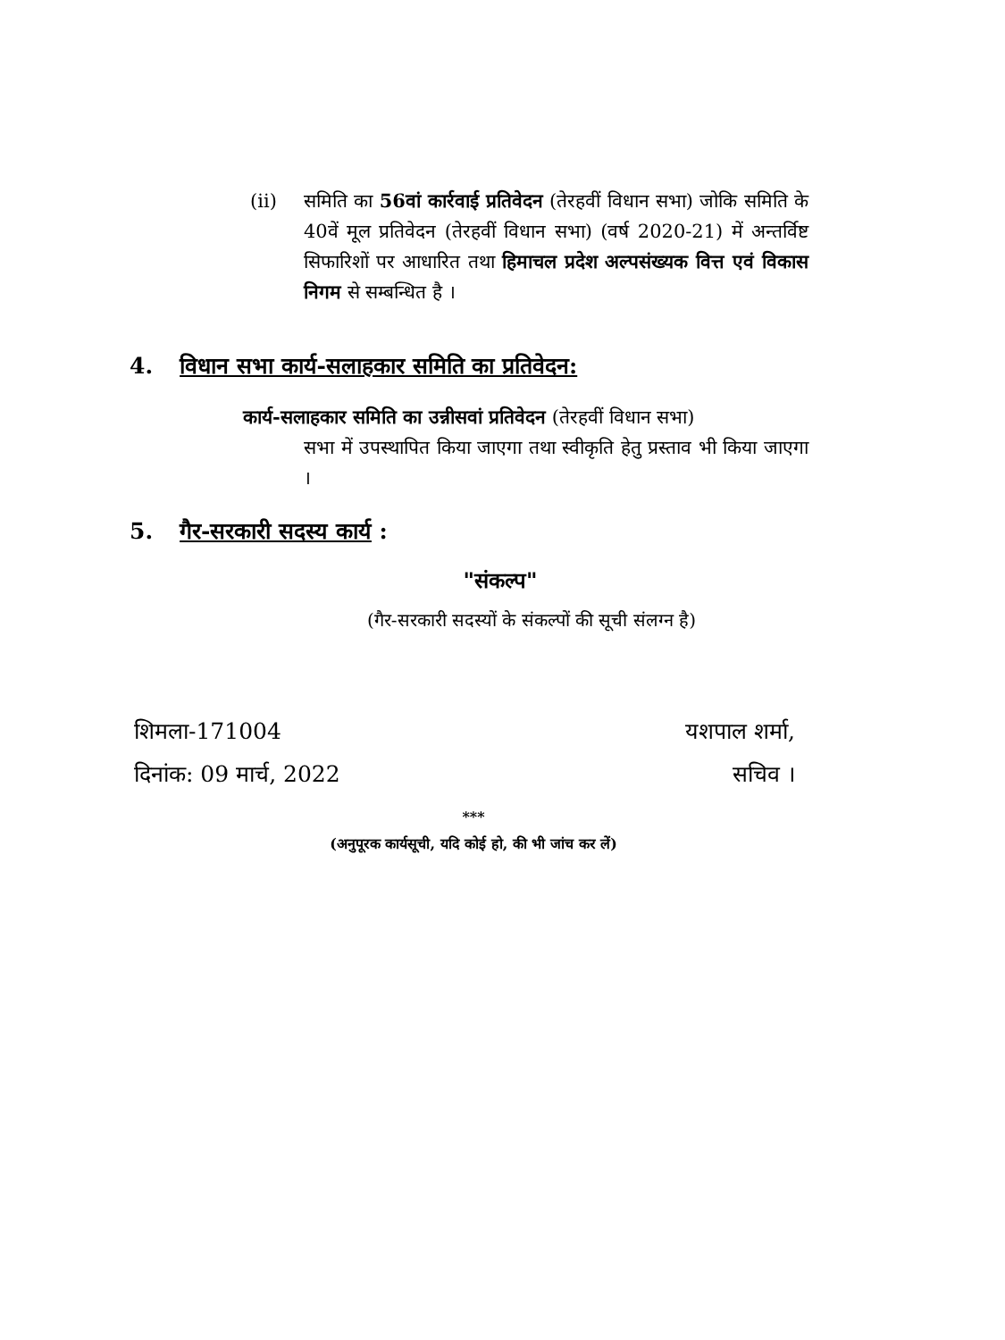(ii) समिति का 56वां कार्रवाई प्रतिवेदन (तेरहवीं विधान सभा) जोकि समिति के 40वें मूल प्रतिवेदन (तेरहवीं विधान सभा) (वर्ष 2020-21) में अन्तर्विष्ट सिफारिशों पर आधारित तथा हिमाचल प्रदेश अल्पसंख्यक वित्त एवं विकास निगम से सम्बन्धित है ।
4. विधान सभा कार्य-सलाहकार समिति का प्रतिवेदन:
कार्य-सलाहकार समिति का उन्नीसवां प्रतिवेदन (तेरहवीं विधान सभा)
सभा में उपस्थापित किया जाएगा तथा स्वीकृति हेतु प्रस्ताव भी किया जाएगा ।
5. गैर-सरकारी सदस्य कार्य :
"संकल्प"
(गैर-सरकारी सदस्यों के संकल्पों की सूची संलग्न है)
शिमला-171004
दिनांक: 09 मार्च, 2022
यशपाल शर्मा,
सचिव ।
***
(अनुपूरक कार्यसूची, यदि कोई हो, की भी जांच कर लें)